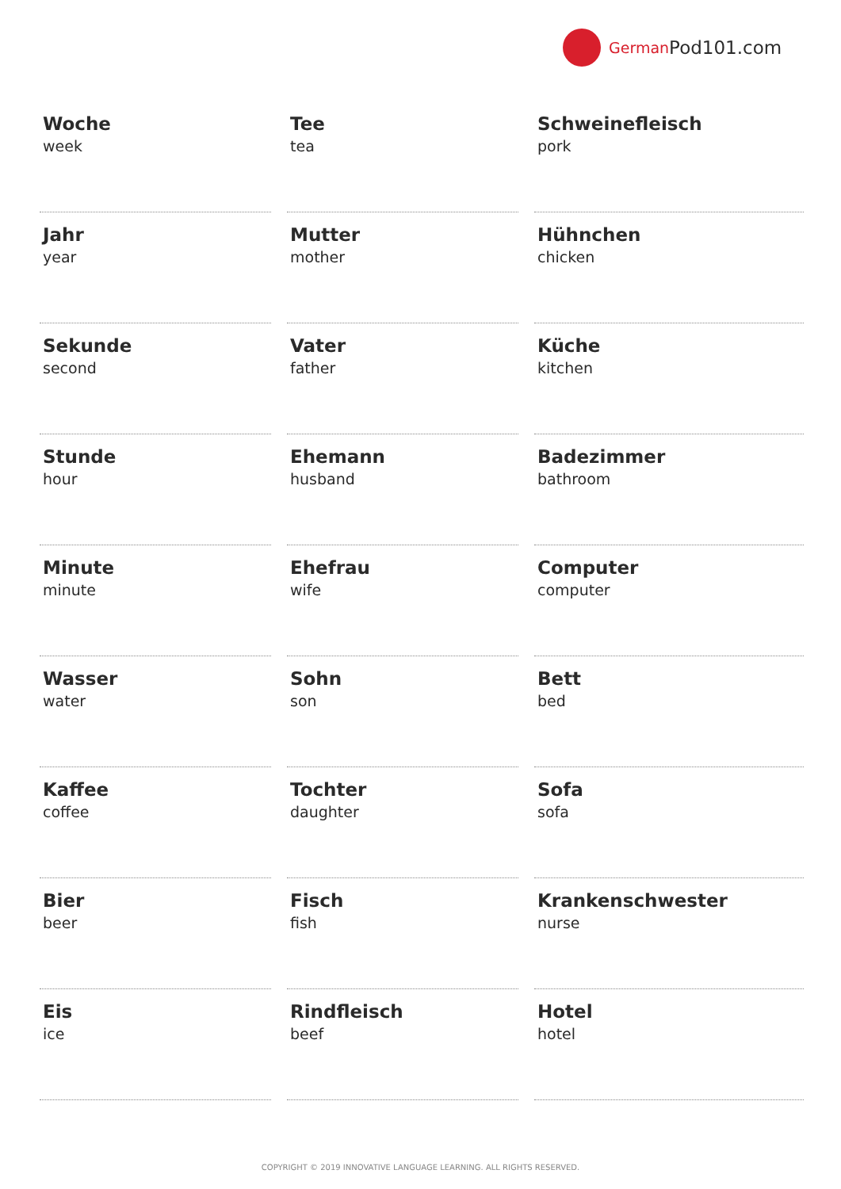German Pod101.com
| Woche week | Tee tea | Schweinefleisch pork |
| Jahr year | Mutter mother | Hühnchen chicken |
| Sekunde second | Vater father | Küche kitchen |
| Stunde hour | Ehemann husband | Badezimmer bathroom |
| Minute minute | Ehefrau wife | Computer computer |
| Wasser water | Sohn son | Bett bed |
| Kaffee coffee | Tochter daughter | Sofa sofa |
| Bier beer | Fisch fish | Krankenschwester nurse |
| Eis ice | Rindfleisch beef | Hotel hotel |
COPYRIGHT © 2019 INNOVATIVE LANGUAGE LEARNING. ALL RIGHTS RESERVED.